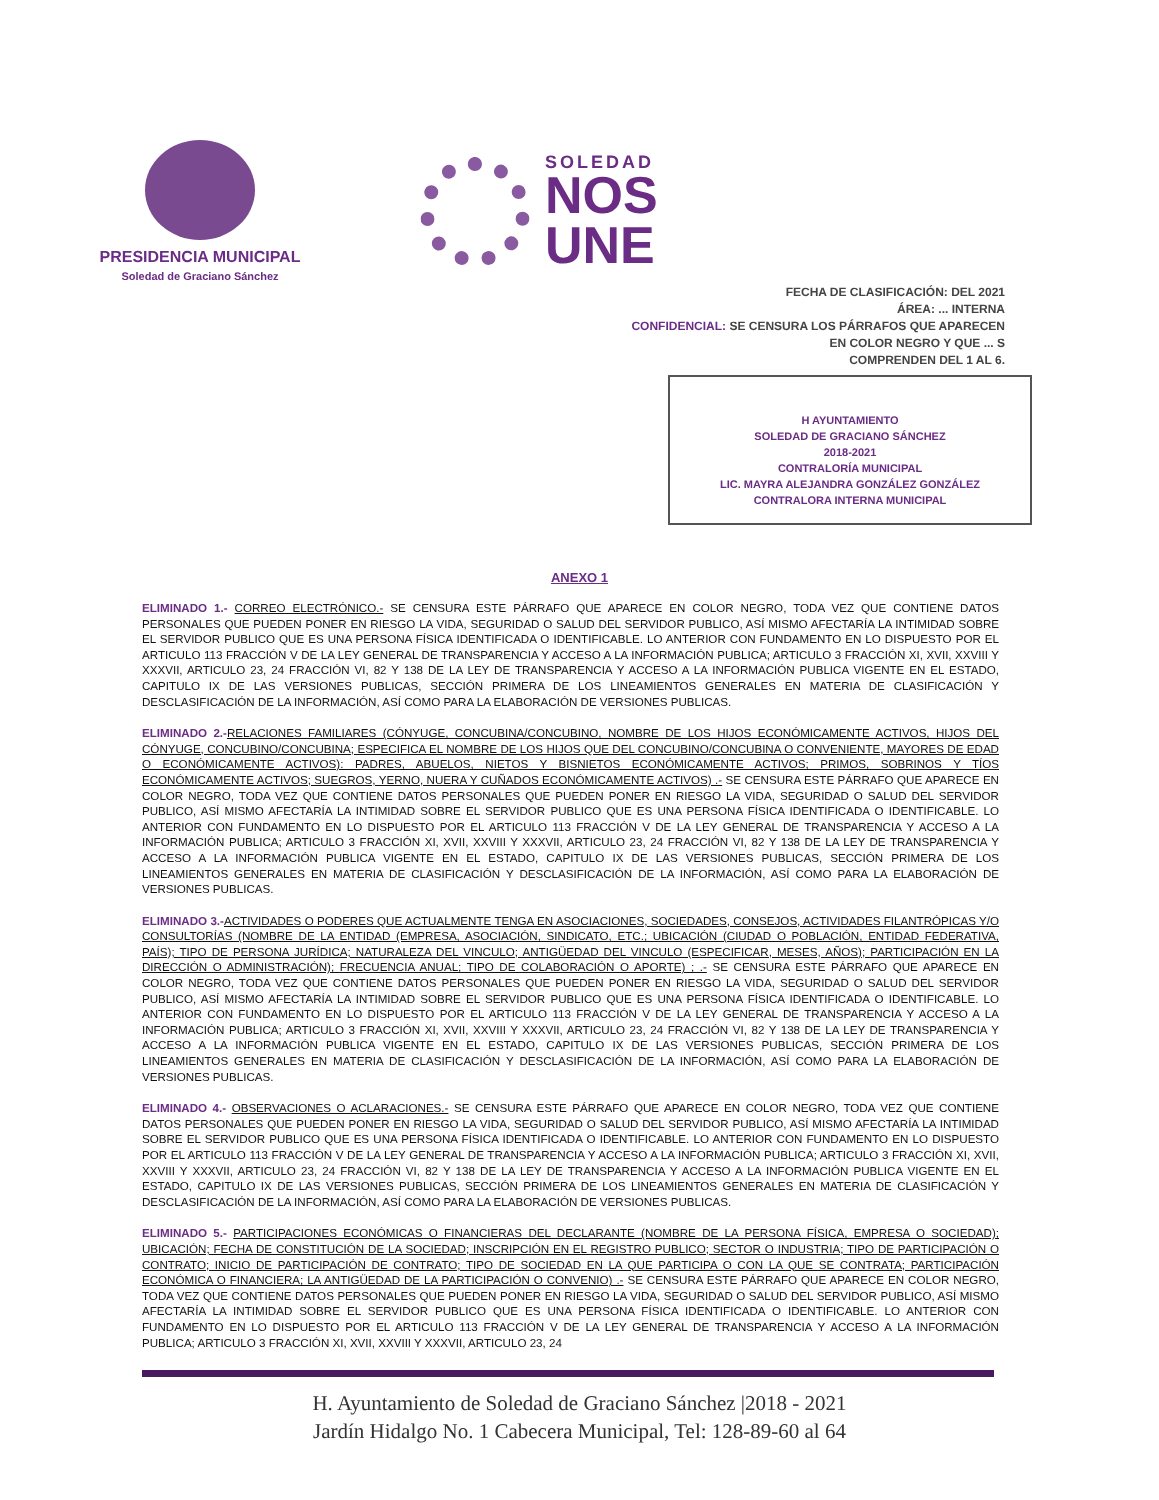PRESIDENCIA MUNICIPAL
Soledad de Graciano Sánchez
SOLEDAD
NOS
UNE
FECHA DE CLASIFICACIÓN: DEL 2021
ÁREA: ... INTERNA
CONFIDENCIAL: SE CENSURA LOS PÁRRAFOS QUE APARECEN
EN COLOR NEGRO Y QUE ... S
COMPRENDEN DEL 1 AL 6.
H AYUNTAMIENTO
SOLEDAD DE GRACIANO SÁNCHEZ
2018-2021
CONTRALORÍA MUNICIPAL
LIC. MAYRA ALEJANDRA GONZÁLEZ GONZÁLEZ
CONTRALORA INTERNA MUNICIPAL
ANEXO 1
ELIMINADO 1.- CORREO ELECTRÓNICO.- SE CENSURA ESTE PÁRRAFO QUE APARECE EN COLOR NEGRO, TODA VEZ QUE CONTIENE DATOS PERSONALES QUE PUEDEN PONER EN RIESGO LA VIDA, SEGURIDAD O SALUD DEL SERVIDOR PUBLICO, ASÍ MISMO AFECTARÍA LA INTIMIDAD SOBRE EL SERVIDOR PUBLICO QUE ES UNA PERSONA FÍSICA IDENTIFICADA O IDENTIFICABLE. LO ANTERIOR CON FUNDAMENTO EN LO DISPUESTO POR EL ARTICULO 113 FRACCIÓN V DE LA LEY GENERAL DE TRANSPARENCIA Y ACCESO A LA INFORMACIÓN PUBLICA; ARTICULO 3 FRACCIÓN XI, XVII, XXVIII Y XXXVII, ARTICULO 23, 24 FRACCIÓN VI, 82 Y 138 DE LA LEY DE TRANSPARENCIA Y ACCESO A LA INFORMACIÓN PUBLICA VIGENTE EN EL ESTADO, CAPITULO IX DE LAS VERSIONES PUBLICAS, SECCIÓN PRIMERA DE LOS LINEAMIENTOS GENERALES EN MATERIA DE CLASIFICACIÓN Y DESCLASIFICACIÓN DE LA INFORMACIÓN, ASÍ COMO PARA LA ELABORACIÓN DE VERSIONES PUBLICAS.
ELIMINADO 2.-RELACIONES FAMILIARES (CÓNYUGE, CONCUBINA/CONCUBINO, NOMBRE DE LOS HIJOS ECONÓMICAMENTE ACTIVOS, HIJOS DEL CÓNYUGE, CONCUBINO/CONCUBINA; ESPECIFICA EL NOMBRE DE LOS HIJOS QUE DEL CONCUBINO/CONCUBINA O CONVENIENTE, MAYORES DE EDAD O ECONÓMICAMENTE ACTIVOS): PADRES, ABUELOS, NIETOS Y BISNIETOS ECONÓMICAMENTE ACTIVOS; PRIMOS, SOBRINOS Y TÍOS ECONÓMICAMENTE ACTIVOS; SUEGROS, YERNO, NUERA Y CUÑADOS ECONÓMICAMENTE ACTIVOS) .- SE CENSURA ESTE PÁRRAFO QUE APARECE EN COLOR NEGRO, TODA VEZ QUE CONTIENE DATOS PERSONALES QUE PUEDEN PONER EN RIESGO LA VIDA, SEGURIDAD O SALUD DEL SERVIDOR PUBLICO, ASÍ MISMO AFECTARÍA LA INTIMIDAD SOBRE EL SERVIDOR PUBLICO QUE ES UNA PERSONA FÍSICA IDENTIFICADA O IDENTIFICABLE. LO ANTERIOR CON FUNDAMENTO EN LO DISPUESTO POR EL ARTICULO 113 FRACCIÓN V DE LA LEY GENERAL DE TRANSPARENCIA Y ACCESO A LA INFORMACIÓN PUBLICA; ARTICULO 3 FRACCIÓN XI, XVII, XXVIII Y XXXVII, ARTICULO 23, 24 FRACCIÓN VI, 82 Y 138 DE LA LEY DE TRANSPARENCIA Y ACCESO A LA INFORMACIÓN PUBLICA VIGENTE EN EL ESTADO, CAPITULO IX DE LAS VERSIONES PUBLICAS, SECCIÓN PRIMERA DE LOS LINEAMIENTOS GENERALES EN MATERIA DE CLASIFICACIÓN Y DESCLASIFICACIÓN DE LA INFORMACIÓN, ASÍ COMO PARA LA ELABORACIÓN DE VERSIONES PUBLICAS.
ELIMINADO 3.-ACTIVIDADES O PODERES QUE ACTUALMENTE TENGA EN ASOCIACIONES, SOCIEDADES, CONSEJOS, ACTIVIDADES FILANTRÓPICAS Y/O CONSULTORÍAS (NOMBRE DE LA ENTIDAD (EMPRESA, ASOCIACIÓN, SINDICATO, ETC.; UBICACIÓN (CIUDAD O POBLACIÓN, ENTIDAD FEDERATIVA, PAÍS); TIPO DE PERSONA JURÍDICA; NATURALEZA DEL VINCULO; ANTIGÜEDAD DEL VINCULO (ESPECIFICAR, MESES, AÑOS); PARTICIPACIÓN EN LA DIRECCIÓN O ADMINISTRACIÓN); FRECUENCIA ANUAL; TIPO DE COLABORACIÓN O APORTE) ; .- SE CENSURA ESTE PÁRRAFO QUE APARECE EN COLOR NEGRO, TODA VEZ QUE CONTIENE DATOS PERSONALES QUE PUEDEN PONER EN RIESGO LA VIDA, SEGURIDAD O SALUD DEL SERVIDOR PUBLICO, ASÍ MISMO AFECTARÍA LA INTIMIDAD SOBRE EL SERVIDOR PUBLICO QUE ES UNA PERSONA FÍSICA IDENTIFICADA O IDENTIFICABLE. LO ANTERIOR CON FUNDAMENTO EN LO DISPUESTO POR EL ARTICULO 113 FRACCIÓN V DE LA LEY GENERAL DE TRANSPARENCIA Y ACCESO A LA INFORMACIÓN PUBLICA; ARTICULO 3 FRACCIÓN XI, XVII, XXVIII Y XXXVII, ARTICULO 23, 24 FRACCIÓN VI, 82 Y 138 DE LA LEY DE TRANSPARENCIA Y ACCESO A LA INFORMACIÓN PUBLICA VIGENTE EN EL ESTADO, CAPITULO IX DE LAS VERSIONES PUBLICAS, SECCIÓN PRIMERA DE LOS LINEAMIENTOS GENERALES EN MATERIA DE CLASIFICACIÓN Y DESCLASIFICACIÓN DE LA INFORMACIÓN, ASÍ COMO PARA LA ELABORACIÓN DE VERSIONES PUBLICAS.
ELIMINADO 4.- OBSERVACIONES O ACLARACIONES.- SE CENSURA ESTE PÁRRAFO QUE APARECE EN COLOR NEGRO, TODA VEZ QUE CONTIENE DATOS PERSONALES QUE PUEDEN PONER EN RIESGO LA VIDA, SEGURIDAD O SALUD DEL SERVIDOR PUBLICO, ASÍ MISMO AFECTARÍA LA INTIMIDAD SOBRE EL SERVIDOR PUBLICO QUE ES UNA PERSONA FÍSICA IDENTIFICADA O IDENTIFICABLE. LO ANTERIOR CON FUNDAMENTO EN LO DISPUESTO POR EL ARTICULO 113 FRACCIÓN V DE LA LEY GENERAL DE TRANSPARENCIA Y ACCESO A LA INFORMACIÓN PUBLICA; ARTICULO 3 FRACCIÓN XI, XVII, XXVIII Y XXXVII, ARTICULO 23, 24 FRACCIÓN VI, 82 Y 138 DE LA LEY DE TRANSPARENCIA Y ACCESO A LA INFORMACIÓN PUBLICA VIGENTE EN EL ESTADO, CAPITULO IX DE LAS VERSIONES PUBLICAS, SECCIÓN PRIMERA DE LOS LINEAMIENTOS GENERALES EN MATERIA DE CLASIFICACIÓN Y DESCLASIFICACIÓN DE LA INFORMACIÓN, ASÍ COMO PARA LA ELABORACIÓN DE VERSIONES PUBLICAS.
ELIMINADO 5.- PARTICIPACIONES ECONÓMICAS O FINANCIERAS DEL DECLARANTE (NOMBRE DE LA PERSONA FÍSICA, EMPRESA O SOCIEDAD); UBICACIÓN; FECHA DE CONSTITUCIÓN DE LA SOCIEDAD; INSCRIPCIÓN EN EL REGISTRO PUBLICO; SECTOR O INDUSTRIA; TIPO DE PARTICIPACIÓN O CONTRATO; INICIO DE PARTICIPACIÓN DE CONTRATO; TIPO DE SOCIEDAD EN LA QUE PARTICIPA O CON LA QUE SE CONTRATA; PARTICIPACIÓN ECONÓMICA O FINANCIERA; LA ANTIGÜEDAD DE LA PARTICIPACIÓN O CONVENIO) .- SE CENSURA ESTE PÁRRAFO QUE APARECE EN COLOR NEGRO, TODA VEZ QUE CONTIENE DATOS PERSONALES QUE PUEDEN PONER EN RIESGO LA VIDA, SEGURIDAD O SALUD DEL SERVIDOR PUBLICO, ASÍ MISMO AFECTARÍA LA INTIMIDAD SOBRE EL SERVIDOR PUBLICO QUE ES UNA PERSONA FÍSICA IDENTIFICADA O IDENTIFICABLE. LO ANTERIOR CON FUNDAMENTO EN LO DISPUESTO POR EL ARTICULO 113 FRACCIÓN V DE LA LEY GENERAL DE TRANSPARENCIA Y ACCESO A LA INFORMACIÓN PUBLICA; ARTICULO 3 FRACCIÓN XI, XVII, XXVIII Y XXXVII, ARTICULO 23, 24
H. Ayuntamiento de Soledad de Graciano Sánchez |2018 - 2021
Jardín Hidalgo No. 1 Cabecera Municipal, Tel: 128-89-60 al 64